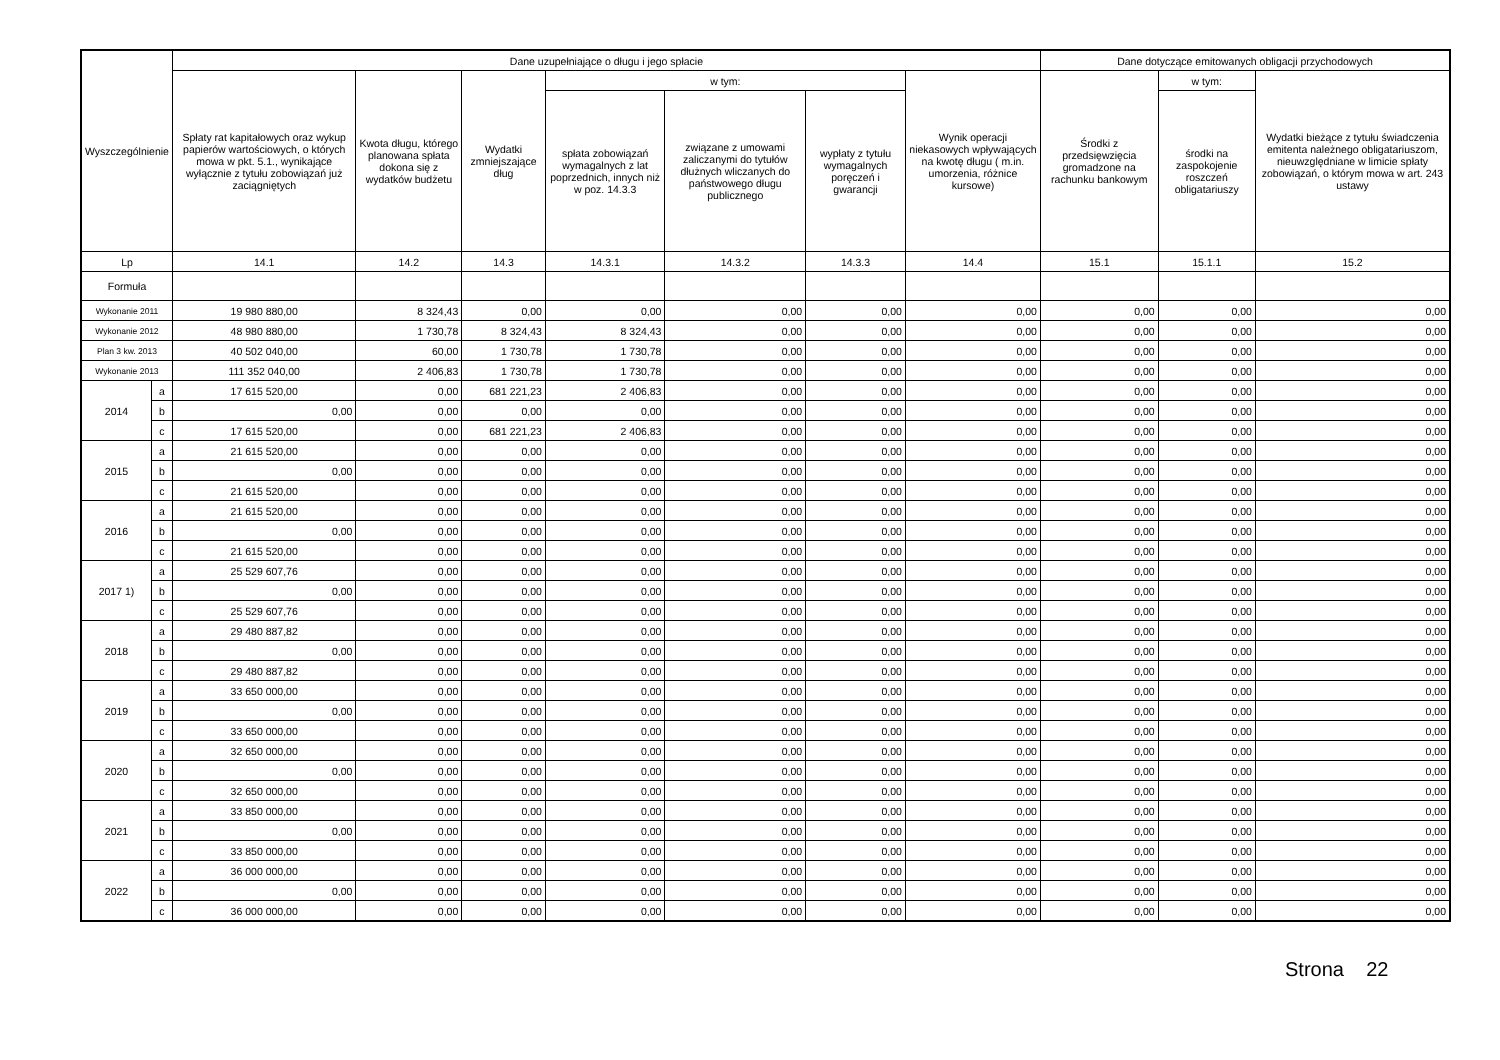| Wyszczególnienie | | Dane uzupełniające o długu i jego spłacie | | | | | | | Dane dotyczące emitowanych obligacji przychodowych | | |
| --- | --- | --- | --- | --- | --- | --- | --- | --- | --- | --- | --- |
| | | Spłaty rat kapitałowych oraz wykup papierów wartościowych, o których mowa w pkt. 5.1., wynikające wyłącznie z tytułu zobowiązań już zaciągniętych | Kwota długu, którego planowana spłata dokona się z wydatków budżetu | Wydatki zmniejszające dług | w tym: | | | Wynik operacji niekasowych wpływających na kwotę długu ( m.in. umorzenia, różnice kursowe) | Środki z przedsięwzięcia gromadzone na rachunku bankowym | w tym: | Wydatki bieżące z tytułu świadczenia emitenta należnego obligatariuszom, nieuwzględniane w limicie spłaty zobowiązań, o którym mowa w art. 243 ustawy |
| | | | | | spłata zobowiązań wymagalnych z lat poprzednich, innych niż w poz. 14.3.3 | związane z umowami zaliczanymi do tytułów dłużnych wliczanych do państwowego długu publicznego | wypłaty z tytułu wymagalnych poręczeń i gwarancji | | | środki na zaspokojenie roszczeń obligatariuszy | |
| Lp | | 14.1 | 14.2 | 14.3 | 14.3.1 | 14.3.2 | 14.3.3 | 14.4 | 15.1 | 15.1.1 | 15.2 |
| Formuła | | | | | | | | | | | |
| Wykonanie 2011 | | 19 980 880,00 | 8 324,43 | 0,00 | 0,00 | 0,00 | 0,00 | 0,00 | 0,00 | 0,00 | 0,00 |
| Wykonanie 2012 | | 48 980 880,00 | 1 730,78 | 8 324,43 | 8 324,43 | 0,00 | 0,00 | 0,00 | 0,00 | 0,00 | 0,00 |
| Plan 3 kw. 2013 | | 40 502 040,00 | 60,00 | 1 730,78 | 1 730,78 | 0,00 | 0,00 | 0,00 | 0,00 | 0,00 | 0,00 |
| Wykonanie 2013 | | 111 352 040,00 | 2 406,83 | 1 730,78 | 1 730,78 | 0,00 | 0,00 | 0,00 | 0,00 | 0,00 | 0,00 |
| 2014 | a | 17 615 520,00 | 0,00 | 681 221,23 | 2 406,83 | 0,00 | 0,00 | 0,00 | 0,00 | 0,00 | 0,00 |
| | b | 0,00 | 0,00 | 0,00 | 0,00 | 0,00 | 0,00 | 0,00 | 0,00 | 0,00 | 0,00 |
| | c | 17 615 520,00 | 0,00 | 681 221,23 | 2 406,83 | 0,00 | 0,00 | 0,00 | 0,00 | 0,00 | 0,00 |
| 2015 | a | 21 615 520,00 | 0,00 | 0,00 | 0,00 | 0,00 | 0,00 | 0,00 | 0,00 | 0,00 | 0,00 |
| | b | 0,00 | 0,00 | 0,00 | 0,00 | 0,00 | 0,00 | 0,00 | 0,00 | 0,00 | 0,00 |
| | c | 21 615 520,00 | 0,00 | 0,00 | 0,00 | 0,00 | 0,00 | 0,00 | 0,00 | 0,00 | 0,00 |
| 2016 | a | 21 615 520,00 | 0,00 | 0,00 | 0,00 | 0,00 | 0,00 | 0,00 | 0,00 | 0,00 | 0,00 |
| | b | 0,00 | 0,00 | 0,00 | 0,00 | 0,00 | 0,00 | 0,00 | 0,00 | 0,00 | 0,00 |
| | c | 21 615 520,00 | 0,00 | 0,00 | 0,00 | 0,00 | 0,00 | 0,00 | 0,00 | 0,00 | 0,00 |
| 2017 1) | a | 25 529 607,76 | 0,00 | 0,00 | 0,00 | 0,00 | 0,00 | 0,00 | 0,00 | 0,00 | 0,00 |
| | b | 0,00 | 0,00 | 0,00 | 0,00 | 0,00 | 0,00 | 0,00 | 0,00 | 0,00 | 0,00 |
| | c | 25 529 607,76 | 0,00 | 0,00 | 0,00 | 0,00 | 0,00 | 0,00 | 0,00 | 0,00 | 0,00 |
| 2018 | a | 29 480 887,82 | 0,00 | 0,00 | 0,00 | 0,00 | 0,00 | 0,00 | 0,00 | 0,00 | 0,00 |
| | b | 0,00 | 0,00 | 0,00 | 0,00 | 0,00 | 0,00 | 0,00 | 0,00 | 0,00 | 0,00 |
| | c | 29 480 887,82 | 0,00 | 0,00 | 0,00 | 0,00 | 0,00 | 0,00 | 0,00 | 0,00 | 0,00 |
| 2019 | a | 33 650 000,00 | 0,00 | 0,00 | 0,00 | 0,00 | 0,00 | 0,00 | 0,00 | 0,00 | 0,00 |
| | b | 0,00 | 0,00 | 0,00 | 0,00 | 0,00 | 0,00 | 0,00 | 0,00 | 0,00 | 0,00 |
| | c | 33 650 000,00 | 0,00 | 0,00 | 0,00 | 0,00 | 0,00 | 0,00 | 0,00 | 0,00 | 0,00 |
| 2020 | a | 32 650 000,00 | 0,00 | 0,00 | 0,00 | 0,00 | 0,00 | 0,00 | 0,00 | 0,00 | 0,00 |
| | b | 0,00 | 0,00 | 0,00 | 0,00 | 0,00 | 0,00 | 0,00 | 0,00 | 0,00 | 0,00 |
| | c | 32 650 000,00 | 0,00 | 0,00 | 0,00 | 0,00 | 0,00 | 0,00 | 0,00 | 0,00 | 0,00 |
| 2021 | a | 33 850 000,00 | 0,00 | 0,00 | 0,00 | 0,00 | 0,00 | 0,00 | 0,00 | 0,00 | 0,00 |
| | b | 0,00 | 0,00 | 0,00 | 0,00 | 0,00 | 0,00 | 0,00 | 0,00 | 0,00 | 0,00 |
| | c | 33 850 000,00 | 0,00 | 0,00 | 0,00 | 0,00 | 0,00 | 0,00 | 0,00 | 0,00 | 0,00 |
| 2022 | a | 36 000 000,00 | 0,00 | 0,00 | 0,00 | 0,00 | 0,00 | 0,00 | 0,00 | 0,00 | 0,00 |
| | b | 0,00 | 0,00 | 0,00 | 0,00 | 0,00 | 0,00 | 0,00 | 0,00 | 0,00 | 0,00 |
| | c | 36 000 000,00 | 0,00 | 0,00 | 0,00 | 0,00 | 0,00 | 0,00 | 0,00 | 0,00 | 0,00 |
Strona 22